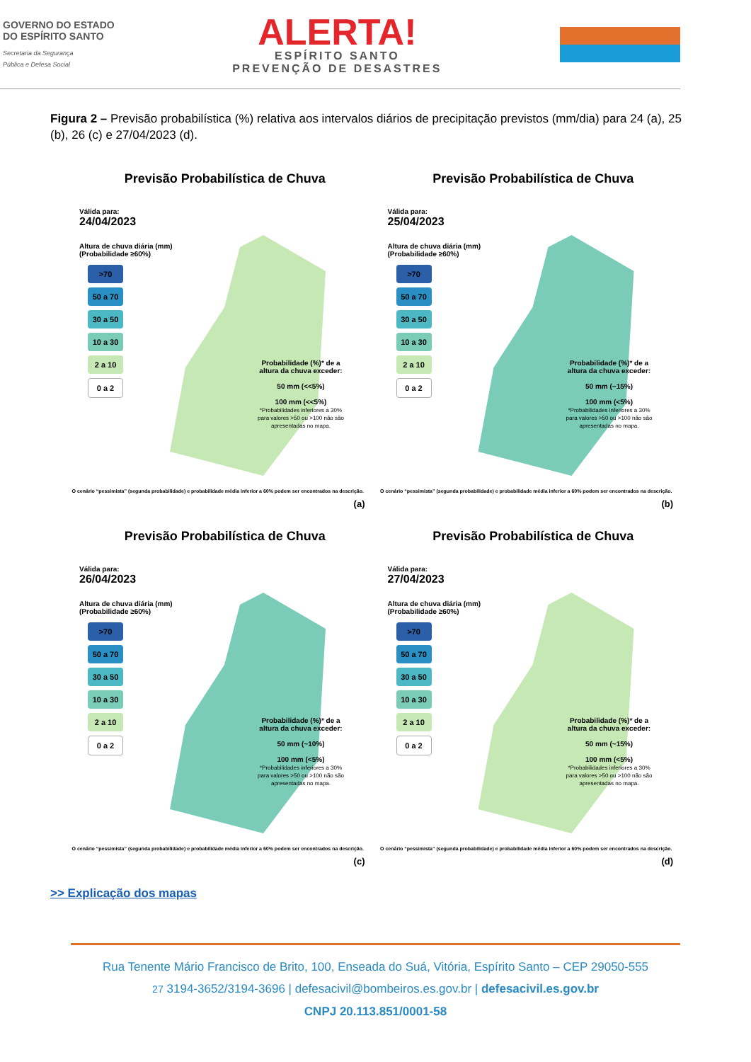GOVERNO DO ESTADO
DO ESPÍRITO SANTO
Secretaria da Segurança
Pública e Defesa Social
ALERTA!
ESPÍRITO SANTO
PREVENÇÃO DE DESASTRES
Figura 2 – Previsão probabilística (%) relativa aos intervalos diários de precipitação previstos (mm/dia) para 24 (a), 25 (b), 26 (c) e 27/04/2023 (d).
Previsão Probabilística de Chuva
Válida para:
24/04/2023
Altura de chuva diária (mm)
(Probabilidade ≥60%)
>70
50 a 70
30 a 50
10 a 30
2 a 10
0 a 2
Probabilidade (%)* de a altura da chuva exceder:
50 mm (<<5%)
100 mm (<<5%)
*Probabilidades inferiores a 30% para valores >50 ou >100 não são apresentadas no mapa.
O cenário “pessimista” (segunda probabilidade) e probabilidade média inferior a 60% podem ser encontrados na descrição.
(a)
Previsão Probabilística de Chuva
Válida para:
25/04/2023
Altura de chuva diária (mm)
(Probabilidade ≥60%)
>70
50 a 70
30 a 50
10 a 30
2 a 10
0 a 2
Probabilidade (%)* de a altura da chuva exceder:
50 mm (~15%)
100 mm (<5%)
*Probabilidades inferiores a 30% para valores >50 ou >100 não são apresentadas no mapa.
O cenário “pessimista” (segunda probabilidade) e probabilidade média inferior a 60% podem ser encontrados na descrição.
(b)
Previsão Probabilística de Chuva
Válida para:
26/04/2023
Altura de chuva diária (mm)
(Probabilidade ≥60%)
>70
50 a 70
30 a 50
10 a 30
2 a 10
0 a 2
Probabilidade (%)* de a altura da chuva exceder:
50 mm (~10%)
100 mm (<5%)
*Probabilidades inferiores a 30% para valores >50 ou >100 não são apresentadas no mapa.
O cenário “pessimista” (segunda probabilidade) e probabilidade média inferior a 60% podem ser encontrados na descrição.
(c)
Previsão Probabilística de Chuva
Válida para:
27/04/2023
Altura de chuva diária (mm)
(Probabilidade ≥60%)
>70
50 a 70
30 a 50
10 a 30
2 a 10
0 a 2
Probabilidade (%)* de a altura da chuva exceder:
50 mm (~15%)
100 mm (<5%)
*Probabilidades inferiores a 30% para valores >50 ou >100 não são apresentadas no mapa.
O cenário “pessimista” (segunda probabilidade) e probabilidade média inferior a 60% podem ser encontrados na descrição.
(d)
>> Explicação dos mapas
Rua Tenente Mário Francisco de Brito, 100, Enseada do Suá, Vitória, Espírito Santo – CEP 29050-555
27 3194-3652/3194-3696 | defesacivil@bombeiros.es.gov.br | defesacivil.es.gov.br
CNPJ 20.113.851/0001-58